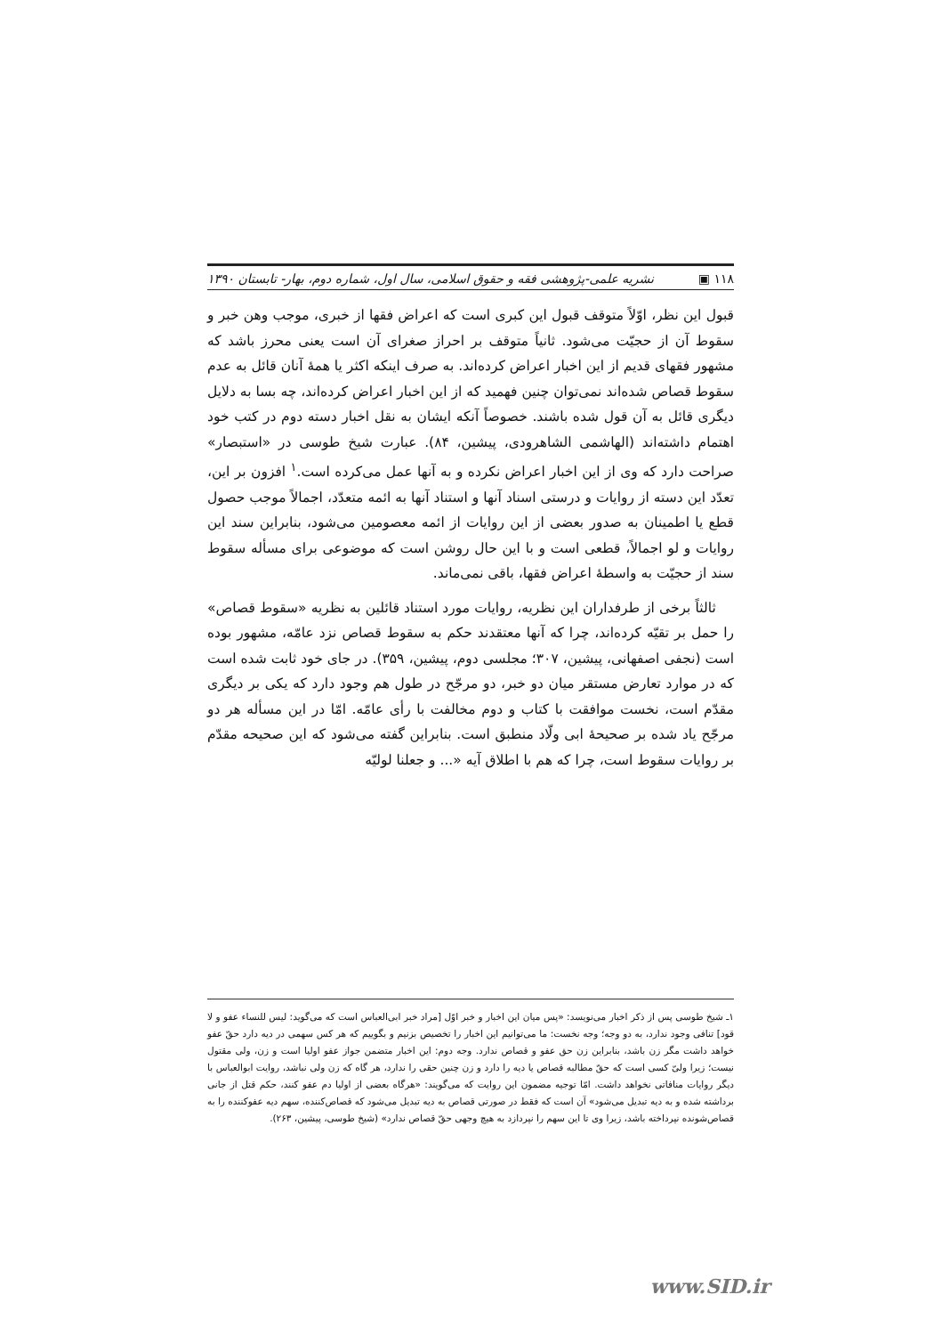١١٨ ▣ نشریه علمی-پژوهشی فقه و حقوق اسلامی، سال اول، شماره دوم، بهار- تابستان ١٣٩٠
قبول این نظر، اوّلاً متوقف قبول این کبری است که اعراض فقها از خبری، موجب وهن خبر و سقوط آن از حجیّت می‌شود. ثانیاً متوقف بر احراز صغرای آن است یعنی محرز باشد که مشهور فقهای قدیم از این اخبار اعراض کرده‌اند. به صرف اینکه اکثر یا همهٔ آنان قائل به عدم سقوط قصاص شده‌اند نمی‌توان چنین فهمید که از این اخبار اعراض کرده‌اند، چه بسا به دلایل دیگری قائل به آن قول شده باشند. خصوصاً آنکه ایشان به نقل اخبار دسته دوم در کتب خود اهتمام داشته‌اند (الهاشمی الشاهرودی، پیشین، ٨۴). عبارت شیخ طوسی در «استبصار» صراحت دارد که وی از این اخبار اعراض نکرده و به آنها عمل می‌کرده است.<sup>١</sup> افزون بر این، تعدّد این دسته از روایات و درستی اسناد آنها و استناد آنها به ائمه متعدّد، اجمالاً موجب حصول قطع یا اطمینان به صدور بعضی از این روایات از ائمه معصومین می‌شود، بنابراین سند این روایات و لو اجمالاً، قطعی است و با این حال روشن است که موضوعی برای مسأله سقوط سند از حجیّت به واسطهٔ اعراض فقها، باقی نمی‌ماند.
ثالثاً برخی از طرفداران این نظریه، روایات مورد استناد قائلین به نظریه «سقوط قصاص» را حمل بر تقیّه کرده‌اند، چرا که آنها معتقدند حکم به سقوط قصاص نزد عامّه، مشهور بوده است (نجفی اصفهانی، پیشین، ٣٠٧؛ مجلسی دوم، پیشین، ٣۵٩). در جای خود ثابت شده است که در موارد تعارض مستقر میان دو خبر، دو مرجّح در طول هم وجود دارد که یکی بر دیگری مقدّم است، نخست موافقت با کتاب و دوم مخالفت با رأی عامّه. امّا در این مسأله هر دو مرجّح یاد شده بر صحیحهٔ ابی ولّاد منطبق است. بنابراین گفته می‌شود که این صحیحه مقدّم بر روایات سقوط است، چرا که هم با اطلاق آیه «... و جعلنا لولیّه
١ـ شیخ طوسی پس از ذکر اخبار می‌نویسد: «پس میان این اخبار و خبر اوّل [مراد خبر ابی‌العباس است که می‌گوید: لیس للنساء عفو و لا قود] تنافی وجود ندارد، به دو وجه؛ وجه نخست: ما می‌توانیم این اخبار را تخصیص بزنیم و بگوییم که هر کس سهمی در دیه دارد حقّ عفو خواهد داشت مگر زن باشد، بنابراین زن حق عفو و قصاص ندارد. وجه دوم: این اخبار متضمن جواز عفو اولیا است و زن، ولی مقتول نیست؛ زیرا ولیّ کسی است که حقّ مطالبه قصاص یا دیه را دارد و زن چنین حقی را ندارد، هر گاه که زن ولی نباشد، روایت ابوالعباس با دیگر روایات منافاتی نخواهد داشت. امّا توجیه مضمون این روایت که می‌گویند: «هرگاه بعضی از اولیا دم عفو کنند، حکم قتل از جانی برداشته شده و به دیه تبدیل می‌شود» آن است که فقط در صورتی قصاص به دیه تبدیل می‌شود که قصاص‌کننده، سهم دیه عفوکننده را به قصاص‌شونده نپرداخته باشد، زیرا وی تا این سهم را نپردازد به هیچ وجهی حقّ قصاص ندارد» (شیخ طوسی، پیشین، ٢۶٣).
www.SID.ir